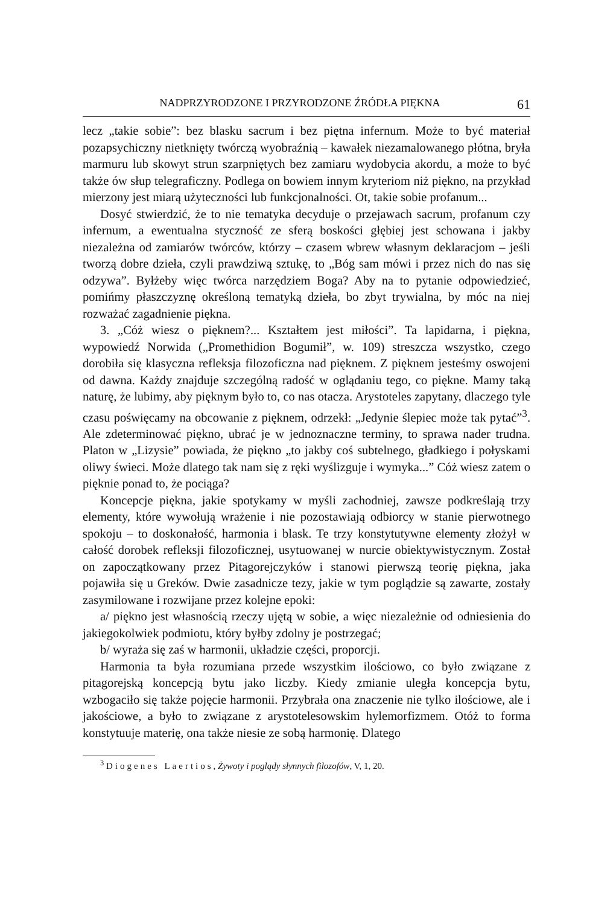NADPRZYRODZONE I PRZYRODZONE ŹRÓDŁA PIĘKNA 61
lecz „takie sobie”: bez blasku sacrum i bez piętna infernum. Może to być materiał pozapsychiczny nietknięty twórczą wyobraźnią – kawałek niezamalowanego płótna, bryła marmuru lub skowyt strun szarpniętych bez zamiaru wydobycia akordu, a może to być także ów słup telegraficzny. Podlega on bowiem innym kryteriom niż piękno, na przykład mierzony jest miarą użyteczności lub funkcjonalności. Ot, takie sobie profanum...
Dosyć stwierdzić, że to nie tematyka decyduje o przejawach sacrum, profanum czy infernum, a ewentualna styczność ze sferą boskości głębiej jest schowana i jakby niezależna od zamiarów twórców, którzy – czasem wbrew własnym deklaracjom – jeśli tworzą dobre dzieła, czyli prawdziwą sztukę, to „Bóg sam mówi i przez nich do nas się odzywa”. Byłżeby więc twórca narzędziem Boga? Aby na to pytanie odpowiedzieć, pomińmy płaszczyznę określoną tematyką dzieła, bo zbyt trywialna, by móc na niej rozważać zagadnienie piękna.
3. „Cóż wiesz o pięknem?... Kształtem jest miłości”. Ta lapidarna, i piękna, wypowiedź Norwida („Promethidion Bogumił”, w. 109) streszcza wszystko, czego dorobiła się klasyczna refleksja filozoficzna nad pięknem. Z pięknem jesteśmy oswojeni od dawna. Każdy znajduje szczególną radość w oglądaniu tego, co piękne. Mamy taką naturę, że lubimy, aby pięknym było to, co nas otacza. Arystoteles zapytany, dlaczego tyle czasu poświęcamy na obcowanie z pięknem, odrzekł: „Jedynie ślepiec może tak pytać”<sup>3</sup>. Ale zdeterminować piękno, ubrać je w jednoznaczne terminy, to sprawa nader trudna. Platon w „Lizysie” powiada, że piękno „to jakby coś subtelnego, gładkiego i połyskami oliwy świeci. Może dlatego tak nam się z ręki wyślizguje i wymyka...” Cóż wiesz zatem o pięknie ponad to, że pociąga?
Koncepcje piękna, jakie spotykamy w myśli zachodniej, zawsze podkreślają trzy elementy, które wywołują wrażenie i nie pozostawiają odbiorcy w stanie pierwotnego spokoju – to doskonałość, harmonia i blask. Te trzy konstytutywne elementy złożył w całość dorobek refleksji filozoficznej, usytuowanej w nurcie obiektywistycznym. Został on zapoczątkowany przez Pitagorejczyków i stanowi pierwszą teorię piękna, jaka pojawiła się u Greków. Dwie zasadnicze tezy, jakie w tym poglądzie są zawarte, zostały zasymilowane i rozwijane przez kolejne epoki:
a/ piękno jest własnością rzeczy ujętą w sobie, a więc niezależnie od odniesienia do jakiegokolwiek podmiotu, który byłby zdolny je postrzegać;
b/ wyraża się zaś w harmonii, układzie części, proporcji.
Harmonia ta była rozumiana przede wszystkim ilościowo, co było związane z pitagorejską koncepcją bytu jako liczby. Kiedy zmianie uległa koncepcja bytu, wzbogaciło się także pojęcie harmonii. Przybrała ona znaczenie nie tylko ilościowe, ale i jakościowe, a było to związane z arystotelesowskim hylemorfizmem. Otóż to forma konstytuuje materię, ona także niesie ze sobą harmonię. Dlatego
<sup>3</sup> Diogenes Laertios, Żywoty i poglądy słynnych filozofów, V, 1, 20.